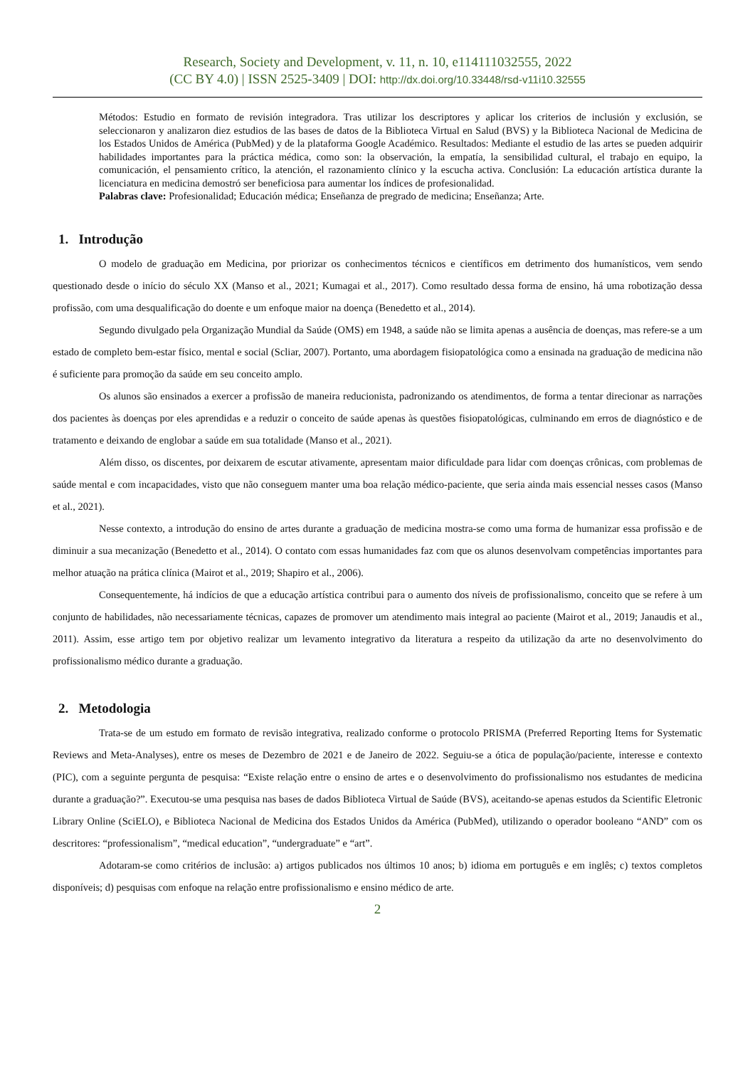Research, Society and Development, v. 11, n. 10, e114111032555, 2022
(CC BY 4.0) | ISSN 2525-3409 | DOI: http://dx.doi.org/10.33448/rsd-v11i10.32555
Métodos: Estudio en formato de revisión integradora. Tras utilizar los descriptores y aplicar los criterios de inclusión y exclusión, se seleccionaron y analizaron diez estudios de las bases de datos de la Biblioteca Virtual en Salud (BVS) y la Biblioteca Nacional de Medicina de los Estados Unidos de América (PubMed) y de la plataforma Google Académico. Resultados: Mediante el estudio de las artes se pueden adquirir habilidades importantes para la práctica médica, como son: la observación, la empatía, la sensibilidad cultural, el trabajo en equipo, la comunicación, el pensamiento crítico, la atención, el razonamiento clínico y la escucha activa. Conclusión: La educación artística durante la licenciatura en medicina demostró ser beneficiosa para aumentar los índices de profesionalidad.
Palabras clave: Profesionalidad; Educación médica; Enseñanza de pregrado de medicina; Enseñanza; Arte.
1. Introdução
O modelo de graduação em Medicina, por priorizar os conhecimentos técnicos e científicos em detrimento dos humanísticos, vem sendo questionado desde o início do século XX (Manso et al., 2021; Kumagai et al., 2017). Como resultado dessa forma de ensino, há uma robotização dessa profissão, com uma desqualificação do doente e um enfoque maior na doença (Benedetto et al., 2014).
Segundo divulgado pela Organização Mundial da Saúde (OMS) em 1948, a saúde não se limita apenas a ausência de doenças, mas refere-se a um estado de completo bem-estar físico, mental e social (Scliar, 2007). Portanto, uma abordagem fisiopatológica como a ensinada na graduação de medicina não é suficiente para promoção da saúde em seu conceito amplo.
Os alunos são ensinados a exercer a profissão de maneira reducionista, padronizando os atendimentos, de forma a tentar direcionar as narrações dos pacientes às doenças por eles aprendidas e a reduzir o conceito de saúde apenas às questões fisiopatológicas, culminando em erros de diagnóstico e de tratamento e deixando de englobar a saúde em sua totalidade (Manso et al., 2021).
Além disso, os discentes, por deixarem de escutar ativamente, apresentam maior dificuldade para lidar com doenças crônicas, com problemas de saúde mental e com incapacidades, visto que não conseguem manter uma boa relação médico-paciente, que seria ainda mais essencial nesses casos (Manso et al., 2021).
Nesse contexto, a introdução do ensino de artes durante a graduação de medicina mostra-se como uma forma de humanizar essa profissão e de diminuir a sua mecanização (Benedetto et al., 2014). O contato com essas humanidades faz com que os alunos desenvolvam competências importantes para melhor atuação na prática clínica (Mairot et al., 2019; Shapiro et al., 2006).
Consequentemente, há indícios de que a educação artística contribui para o aumento dos níveis de profissionalismo, conceito que se refere à um conjunto de habilidades, não necessariamente técnicas, capazes de promover um atendimento mais integral ao paciente (Mairot et al., 2019; Janaudis et al., 2011). Assim, esse artigo tem por objetivo realizar um levamento integrativo da literatura a respeito da utilização da arte no desenvolvimento do profissionalismo médico durante a graduação.
2. Metodologia
Trata-se de um estudo em formato de revisão integrativa, realizado conforme o protocolo PRISMA (Preferred Reporting Items for Systematic Reviews and Meta-Analyses), entre os meses de Dezembro de 2021 e de Janeiro de 2022. Seguiu-se a ótica de população/paciente, interesse e contexto (PIC), com a seguinte pergunta de pesquisa: “Existe relação entre o ensino de artes e o desenvolvimento do profissionalismo nos estudantes de medicina durante a graduação?”. Executou-se uma pesquisa nas bases de dados Biblioteca Virtual de Saúde (BVS), aceitando-se apenas estudos da Scientific Eletronic Library Online (SciELO), e Biblioteca Nacional de Medicina dos Estados Unidos da América (PubMed), utilizando o operador booleano “AND” com os descritores: “professionalism”, “medical education”, “undergraduate” e “art”.
Adotaram-se como critérios de inclusão: a) artigos publicados nos últimos 10 anos; b) idioma em português e em inglês; c) textos completos disponíveis; d) pesquisas com enfoque na relação entre profissionalismo e ensino médico de arte.
2